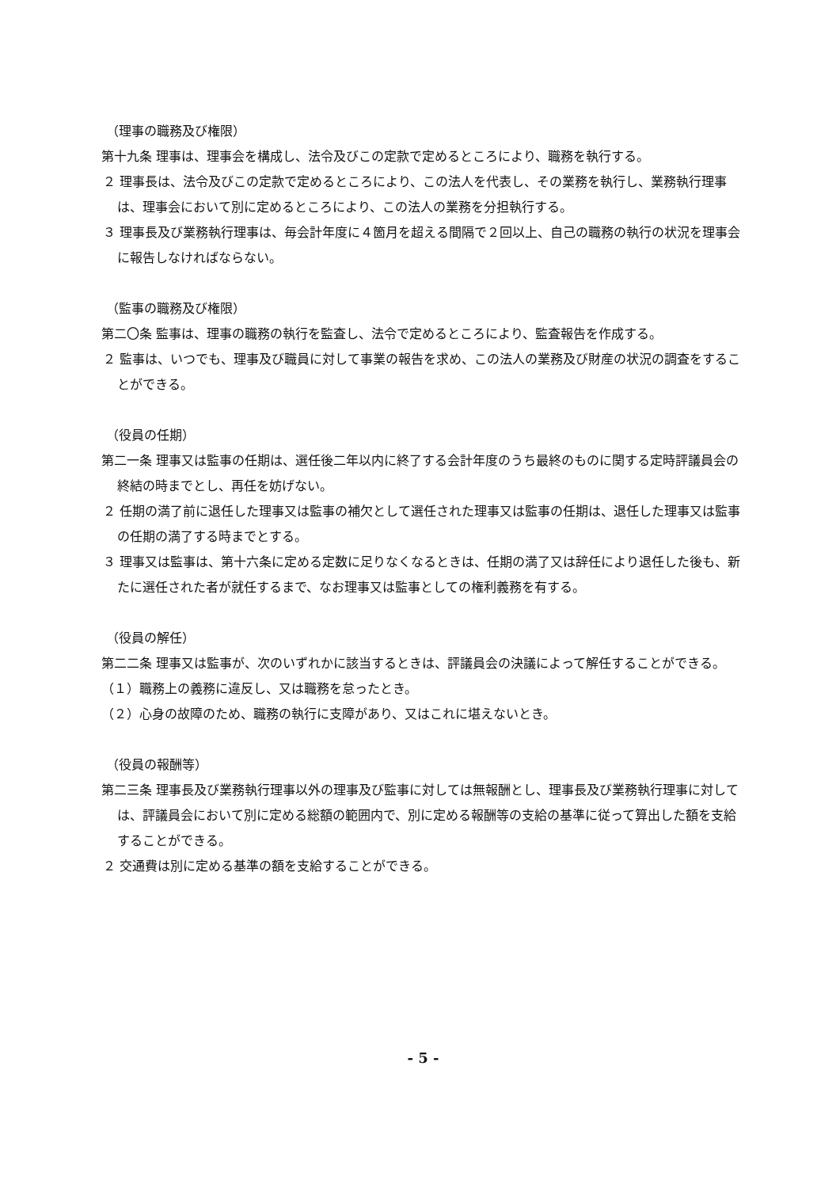（理事の職務及び権限）
第十九条 理事は、理事会を構成し、法令及びこの定款で定めるところにより、職務を執行する。
２ 理事長は、法令及びこの定款で定めるところにより、この法人を代表し、その業務を執行し、業務執行理事は、理事会において別に定めるところにより、この法人の業務を分担執行する。
３ 理事長及び業務執行理事は、毎会計年度に４箇月を超える間隔で２回以上、自己の職務の執行の状況を理事会に報告しなければならない。
（監事の職務及び権限）
第二〇条 監事は、理事の職務の執行を監査し、法令で定めるところにより、監査報告を作成する。
２ 監事は、いつでも、理事及び職員に対して事業の報告を求め、この法人の業務及び財産の状況の調査をすることができる。
（役員の任期）
第二一条 理事又は監事の任期は、選任後二年以内に終了する会計年度のうち最終のものに関する定時評議員会の終結の時までとし、再任を妨げない。
２ 任期の満了前に退任した理事又は監事の補欠として選任された理事又は監事の任期は、退任した理事又は監事の任期の満了する時までとする。
３ 理事又は監事は、第十六条に定める定数に足りなくなるときは、任期の満了又は辞任により退任した後も、新たに選任された者が就任するまで、なお理事又は監事としての権利義務を有する。
（役員の解任）
第二二条 理事又は監事が、次のいずれかに該当するときは、評議員会の決議によって解任することができる。
（１）職務上の義務に違反し、又は職務を怠ったとき。
（２）心身の故障のため、職務の執行に支障があり、又はこれに堪えないとき。
（役員の報酬等）
第二三条 理事長及び業務執行理事以外の理事及び監事に対しては無報酬とし、理事長及び業務執行理事に対しては、評議員会において別に定める総額の範囲内で、別に定める報酬等の支給の基準に従って算出した額を支給することができる。
２ 交通費は別に定める基準の額を支給することができる。
- 5 -